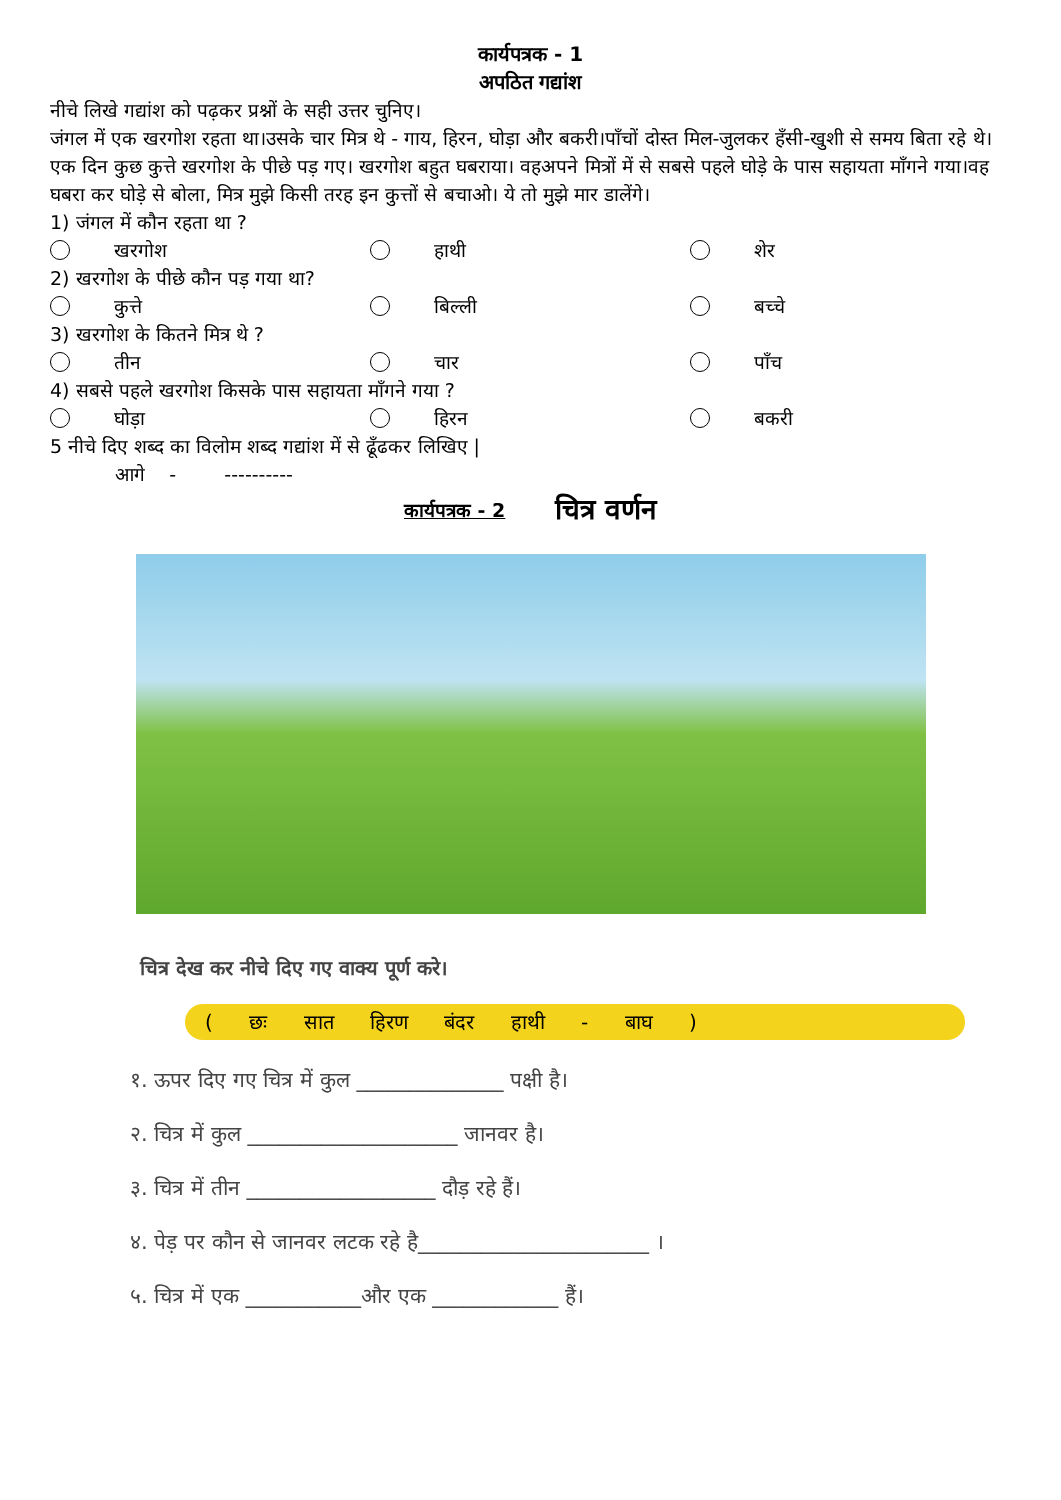कार्यपत्रक - 1
अपठित गद्यांश
नीचे लिखे गद्यांश को पढ़कर प्रश्नों के सही उत्तर चुनिए।
जंगल में एक खरगोश रहता था।उसके चार मित्र थे - गाय, हिरन, घोड़ा और बकरी।पाँचों दोस्त मिल-जुलकर हँसी-खुशी से समय बिता रहे थे। एक दिन कुछ कुत्ते खरगोश के पीछे पड़ गए। खरगोश बहुत घबराया। वहअपने मित्रों में से सबसे पहले घोड़े के पास सहायता माँगने गया।वह घबरा कर घोड़े से बोला, मित्र मुझे किसी तरह इन कुत्तों से बचाओ। ये तो मुझे मार डालेंगे।
1) जंगल में कौन रहता था ?
खरगोश हाथी शेर
2) खरगोश के पीछे कौन पड़ गया था?
कुत्ते बिल्ली बच्चे
3) खरगोश के कितने मित्र थे ?
तीन चार पाँच
4) सबसे पहले खरगोश किसके पास सहायता माँगने गया ?
घोड़ा हिरन बकरी
5 नीचे दिए शब्द का विलोम शब्द गद्यांश में से ढूँढकर लिखिए |
आगे - ----------
कार्यपत्रक - 2 चित्र वर्णन
चित्र देख कर नीचे दिए गए वाक्य पूर्ण करे।
( छः सात हिरण बंदर हाथी - बाघ )
१. ऊपर दिए गए चित्र में कुल ______________ पक्षी है।
२. चित्र में कुल ____________________ जानवर है।
३. चित्र में तीन __________________ दौड़ रहे हैं।
४. पेड़ पर कौन से जानवर लटक रहे है______________________ ।
५. चित्र में एक ___________और एक ____________ हैं।